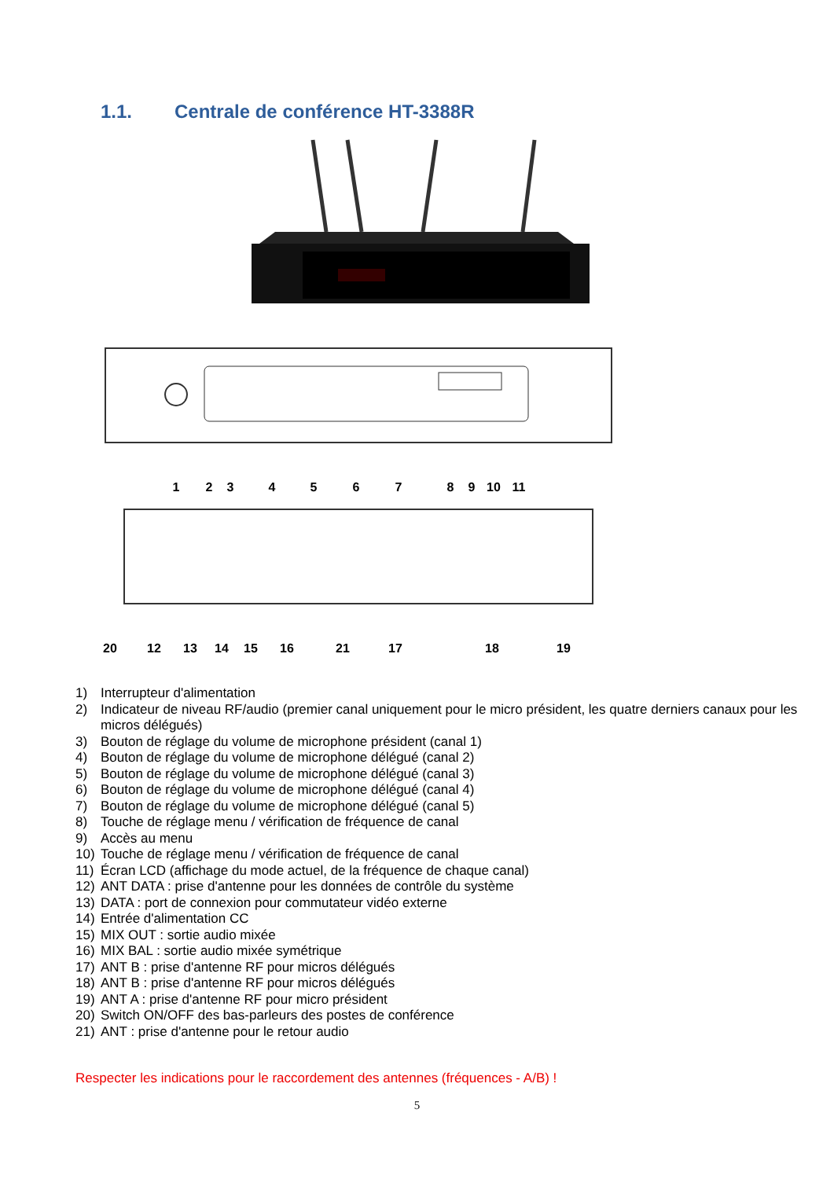1.1. Centrale de conférence HT-3388R
1
2
3
4
5
6
7
8
9
10
11
20
12
13
14
15
16
21
17
18
19
1) Interrupteur d'alimentation
2) Indicateur de niveau RF/audio (premier canal uniquement pour le micro président, les quatre derniers canaux pour les micros délégués)
3) Bouton de réglage du volume de microphone président (canal 1)
4) Bouton de réglage du volume de microphone délégué (canal 2)
5) Bouton de réglage du volume de microphone délégué (canal 3)
6) Bouton de réglage du volume de microphone délégué (canal 4)
7) Bouton de réglage du volume de microphone délégué (canal 5)
8) Touche de réglage menu / vérification de fréquence de canal
9) Accès au menu
10) Touche de réglage menu / vérification de fréquence de canal
11) Écran LCD (affichage du mode actuel, de la fréquence de chaque canal)
12) ANT DATA : prise d'antenne pour les données de contrôle du système
13) DATA : port de connexion pour commutateur vidéo externe
14) Entrée d'alimentation CC
15) MIX OUT : sortie audio mixée
16) MIX BAL : sortie audio mixée symétrique
17) ANT B : prise d'antenne RF pour micros délégués
18) ANT B : prise d'antenne RF pour micros délégués
19) ANT A : prise d'antenne RF pour micro président
20) Switch ON/OFF des bas-parleurs des postes de conférence
21) ANT : prise d'antenne pour le retour audio
Respecter les indications pour le raccordement des antennes (fréquences - A/B) !
5